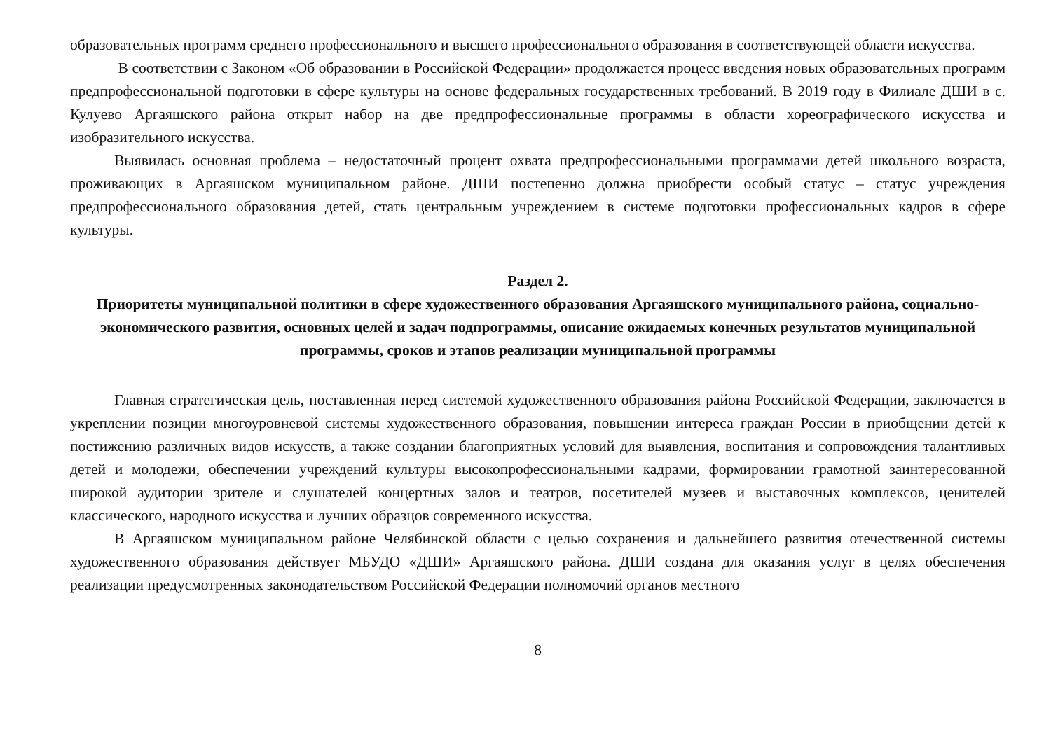образовательных программ среднего профессионального и высшего профессионального образования в соответствующей области искусства.
В соответствии с Законом «Об образовании в Российской Федерации» продолжается процесс введения новых образовательных программ предпрофессиональной подготовки в сфере культуры на основе федеральных государственных требований. В 2019 году в Филиале ДШИ в с. Кулуево Аргаяшского района открыт набор на две предпрофессиональные программы в области хореографического искусства и изобразительного искусства.
Выявилась основная проблема – недостаточный процент охвата предпрофессиональными программами детей школьного возраста, проживающих в Аргаяшском муниципальном районе. ДШИ постепенно должна приобрести особый статус – статус учреждения предпрофессионального образования детей, стать центральным учреждением в системе подготовки профессиональных кадров в сфере культуры.
Раздел 2.
Приоритеты муниципальной политики в сфере художественного образования Аргаяшского муниципального района, социально-экономического развития, основных целей и задач подпрограммы, описание ожидаемых конечных результатов муниципальной программы, сроков и этапов реализации муниципальной программы
Главная стратегическая цель, поставленная перед системой художественного образования района Российской Федерации, заключается в укреплении позиции многоуровневой системы художественного образования, повышении интереса граждан России в приобщении детей к постижению различных видов искусств, а также создании благоприятных условий для выявления, воспитания и сопровождения талантливых детей и молодежи, обеспечении учреждений культуры высокопрофессиональными кадрами, формировании грамотной заинтересованной широкой аудитории зрителе и слушателей концертных залов и театров, посетителей музеев и выставочных комплексов, ценителей классического, народного искусства и лучших образцов современного искусства.
В Аргаяшском муниципальном районе Челябинской области с целью сохранения и дальнейшего развития отечественной системы художественного образования действует МБУДО «ДШИ» Аргаяшского района. ДШИ создана для оказания услуг в целях обеспечения реализации предусмотренных законодательством Российской Федерации полномочий органов местного
8